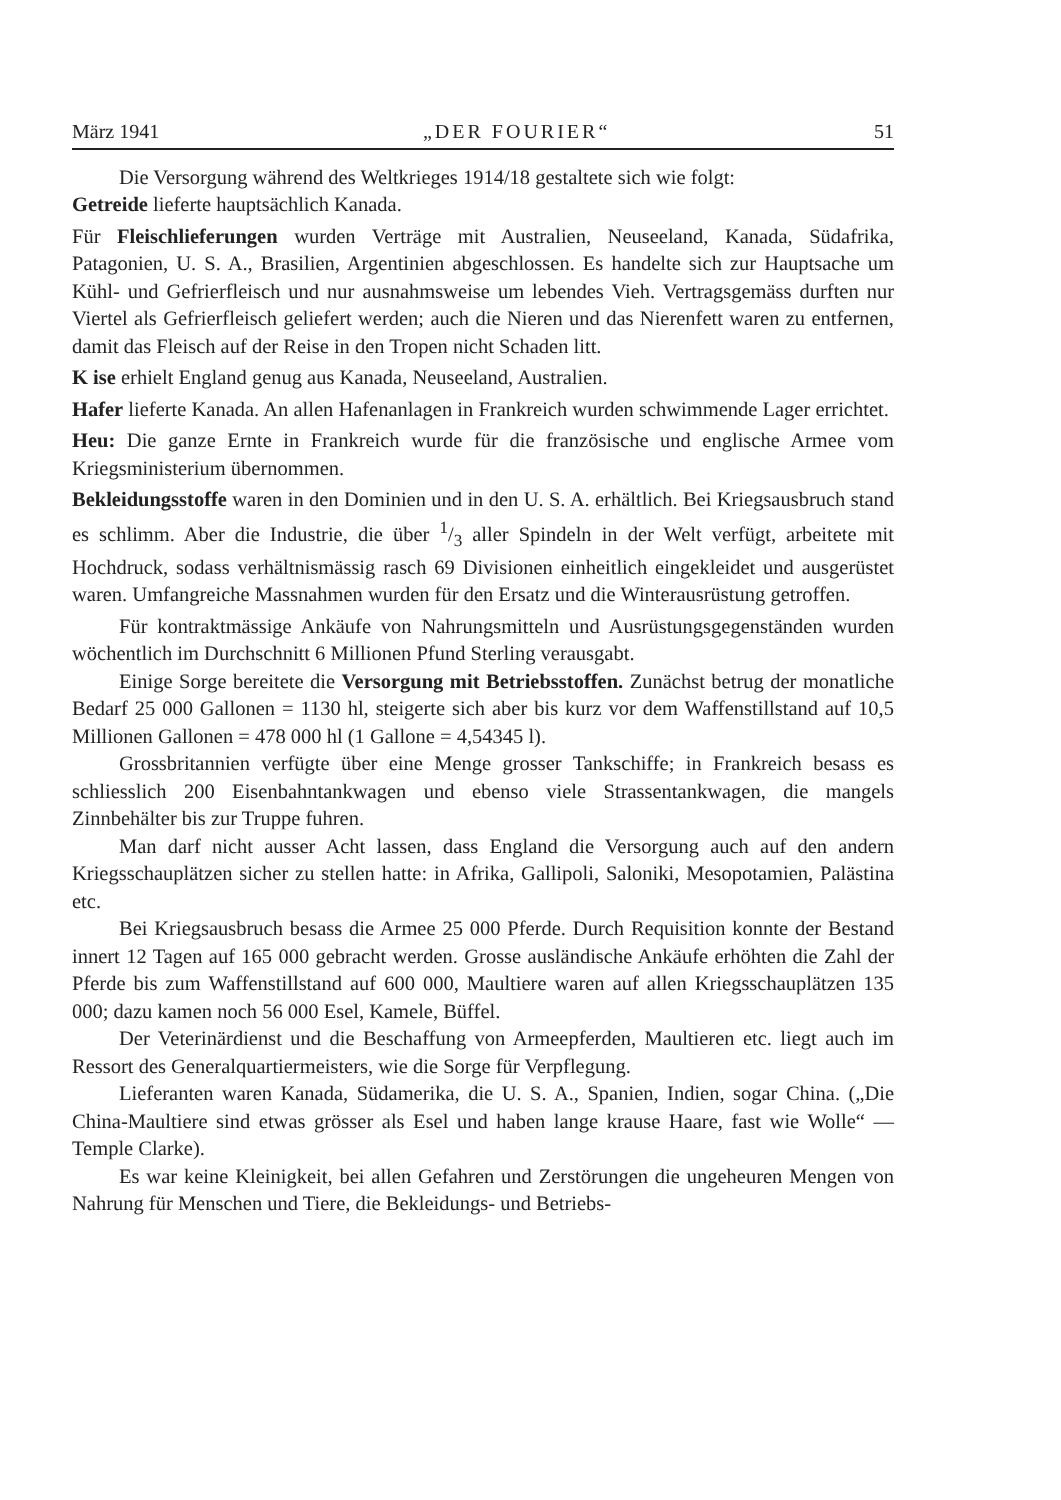März 1941 „DER FOURIER“ 51
Die Versorgung während des Weltkrieges 1914/18 gestaltete sich wie folgt:
Getreide lieferte hauptsächlich Kanada.
Für Fleischlieferungen wurden Verträge mit Australien, Neuseeland, Kanada, Südafrika, Patagonien, U. S. A., Brasilien, Argentinien abgeschlossen. Es handelte sich zur Hauptsache um Kühl- und Gefrierfleisch und nur ausnahmsweise um lebendes Vieh. Vertragsgemäss durften nur Viertel als Gefrierfleisch geliefert werden; auch die Nieren und das Nierenfett waren zu entfernen, damit das Fleisch auf der Reise in den Tropen nicht Schaden litt.
K ise erhielt England genug aus Kanada, Neuseeland, Australien.
Hafer lieferte Kanada. An allen Hafenanlagen in Frankreich wurden schwimmende Lager errichtet.
Heu: Die ganze Ernte in Frankreich wurde für die französische und englische Armee vom Kriegsministerium übernommen.
Bekleidungsstoffe waren in den Dominien und in den U. S. A. erhältlich. Bei Kriegsausbruch stand es schlimm. Aber die Industrie, die über 1/3 aller Spindeln in der Welt verfügt, arbeitete mit Hochdruck, sodass verhältnismässig rasch 69 Divisionen einheitlich eingekleidet und ausgerüstet waren. Umfangreiche Massnahmen wurden für den Ersatz und die Winterausrüstung getroffen.
Für kontraktmässige Ankäufe von Nahrungsmitteln und Ausrüstungsgegenständen wurden wöchentlich im Durchschnitt 6 Millionen Pfund Sterling verausgabt.
Einige Sorge bereitete die Versorgung mit Betriebsstoffen. Zunächst betrug der monatliche Bedarf 25 000 Gallonen = 1130 hl, steigerte sich aber bis kurz vor dem Waffenstillstand auf 10,5 Millionen Gallonen = 478 000 hl (1 Gallone = 4,54345 l).
Grossbritannien verfügte über eine Menge grosser Tankschiffe; in Frankreich besass es schliesslich 200 Eisenbahntankwagen und ebenso viele Strassentankwagen, die mangels Zinnbehälter bis zur Truppe fuhren.
Man darf nicht ausser Acht lassen, dass England die Versorgung auch auf den andern Kriegsschauplätzen sicher zu stellen hatte: in Afrika, Gallipoli, Saloniki, Mesopotamien, Palästina etc.
Bei Kriegsausbruch besass die Armee 25 000 Pferde. Durch Requisition konnte der Bestand innert 12 Tagen auf 165 000 gebracht werden. Grosse ausländische Ankäufe erhöhten die Zahl der Pferde bis zum Waffenstillstand auf 600 000, Maultiere waren auf allen Kriegsschauplätzen 135 000; dazu kamen noch 56 000 Esel, Kamele, Büffel.
Der Veterinärdienst und die Beschaffung von Armeepferden, Maultieren etc. liegt auch im Ressort des Generalquartiermeisters, wie die Sorge für Verpflegung.
Lieferanten waren Kanada, Südamerika, die U. S. A., Spanien, Indien, sogar China. („Die China-Maultiere sind etwas grösser als Esel und haben lange krause Haare, fast wie Wolle“ — Temple Clarke).
Es war keine Kleinigkeit, bei allen Gefahren und Zerstörungen die ungeheuren Mengen von Nahrung für Menschen und Tiere, die Bekleidungs- und Betriebs-